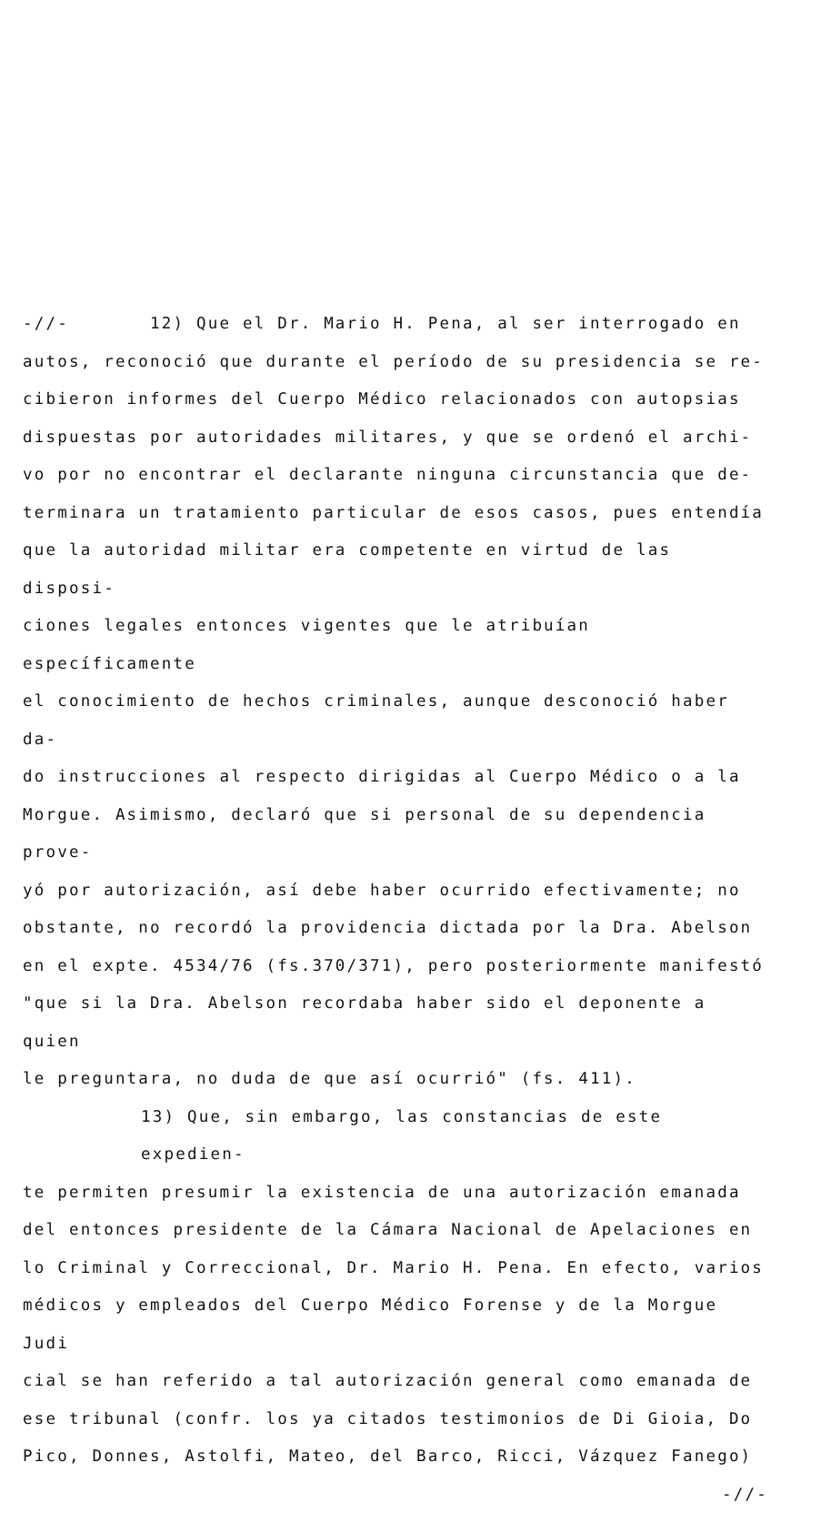-//- 12) Que el Dr. Mario H. Pena, al ser interrogado en
autos, reconoció que durante el período de su presidencia se re-
cibieron informes del Cuerpo Médico relacionados con autopsias
dispuestas por autoridades militares, y que se ordenó el archi-
vo por no encontrar el declarante ninguna circunstancia que de-
terminara un tratamiento particular de esos casos, pues entendía
que la autoridad militar era competente en virtud de las disposi-
ciones legales entonces vigentes que le atribuían específicamente
el conocimiento de hechos criminales, aunque desconoció haber da-
do instrucciones al respecto dirigidas al Cuerpo Médico o a la
Morgue. Asimismo, declaró que si personal de su dependencia prove-
yó por autorización, así debe haber ocurrido efectivamente; no
obstante, no recordó la providencia dictada por la Dra. Abelson
en el expte. 4534/76 (fs.370/371), pero posteriormente manifestó
"que si la Dra. Abelson recordaba haber sido el deponente a quien
le preguntara, no duda de que así ocurrió" (fs. 411).
13) Que, sin embargo, las constancias de este expedien-
te permiten presumir la existencia de una autorización emanada
del entonces presidente de la Cámara Nacional de Apelaciones en
lo Criminal y Correccional, Dr. Mario H. Pena. En efecto, varios
médicos y empleados del Cuerpo Médico Forense y de la Morgue Judi
cial se han referido a tal autorización general como emanada de
ese tribunal (confr. los ya citados testimonios de Di Gioia, Do
Pico, Donnes, Astolfi, Mateo, del Barco, Ricci, Vázquez Fanego)
-//-